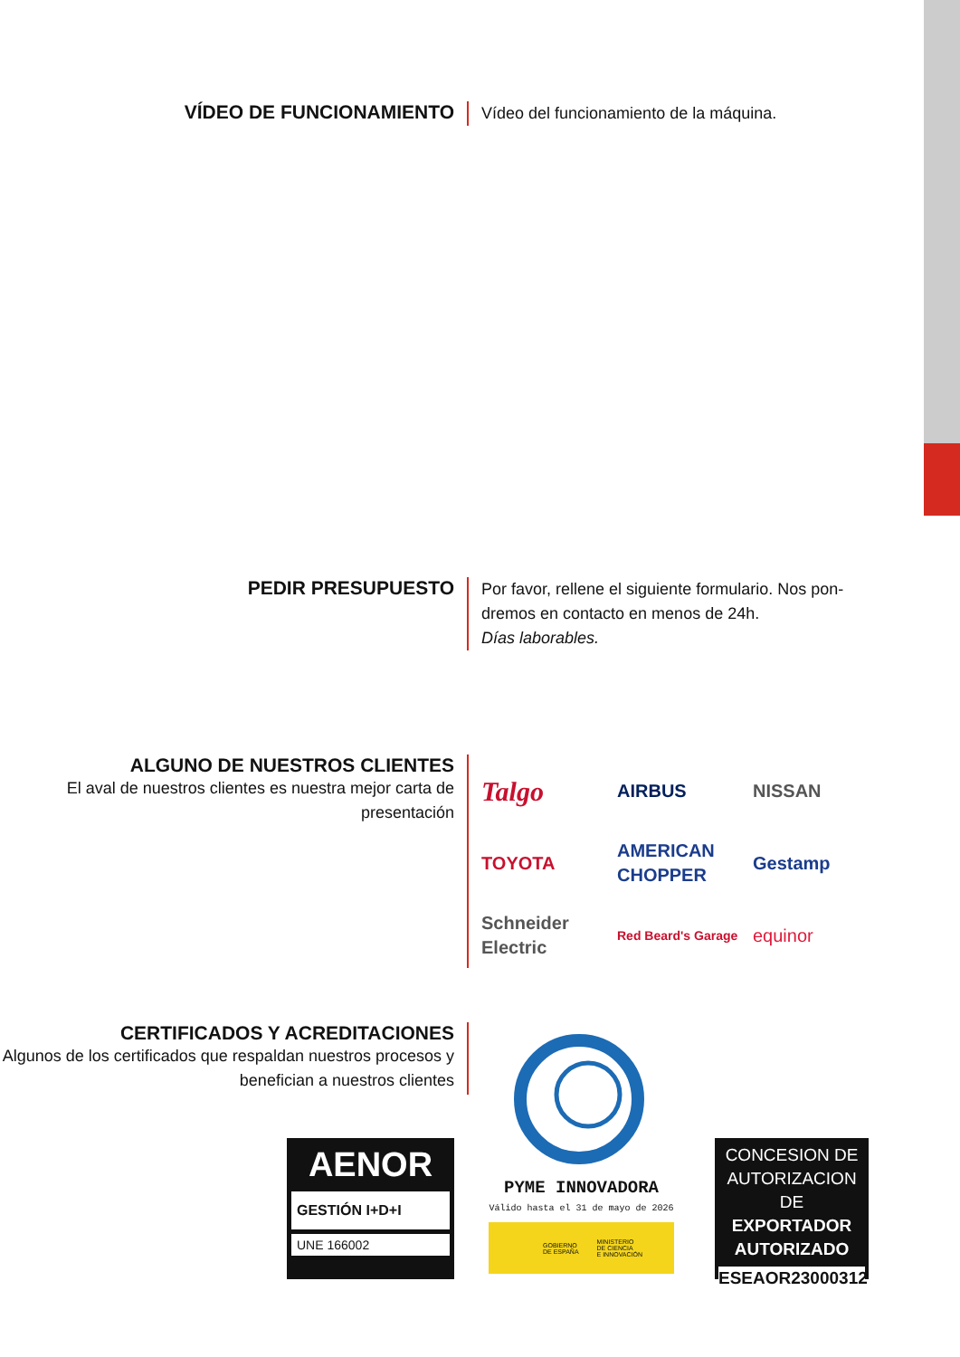VÍDEO DE FUNCIONAMIENTO
Vídeo del funcionamiento de la máquina.
PEDIR PRESUPUESTO
Por favor, rellene el siguiente formulario. Nos pon-
dremos en contacto en menos de 24h.
Días laborables.
ALGUNO DE NUESTROS CLIENTES
El aval de nuestros clientes es nuestra mejor carta de presentación
Talgo
AIRBUS
NISSAN
TOYOTA
AMERICAN CHOPPER
Gestamp
Schneider Electric
Red Beard's Garage
equinor
CERTIFICADOS Y ACREDITACIONES
Algunos de los certificados que respaldan nuestros procesos y benefician a nuestros clientes
AENOR
GESTIÓN I+D+I
UNE 166002
PYME INNOVADORA
Válido hasta el 31 de mayo de 2026
GOBIERNO
DE ESPAÑA MINISTERIO
DE CIENCIA
E INNOVACIÓN
CONCESION DE
AUTORIZACION DE
EXPORTADOR
AUTORIZADO
ESEAOR23000312